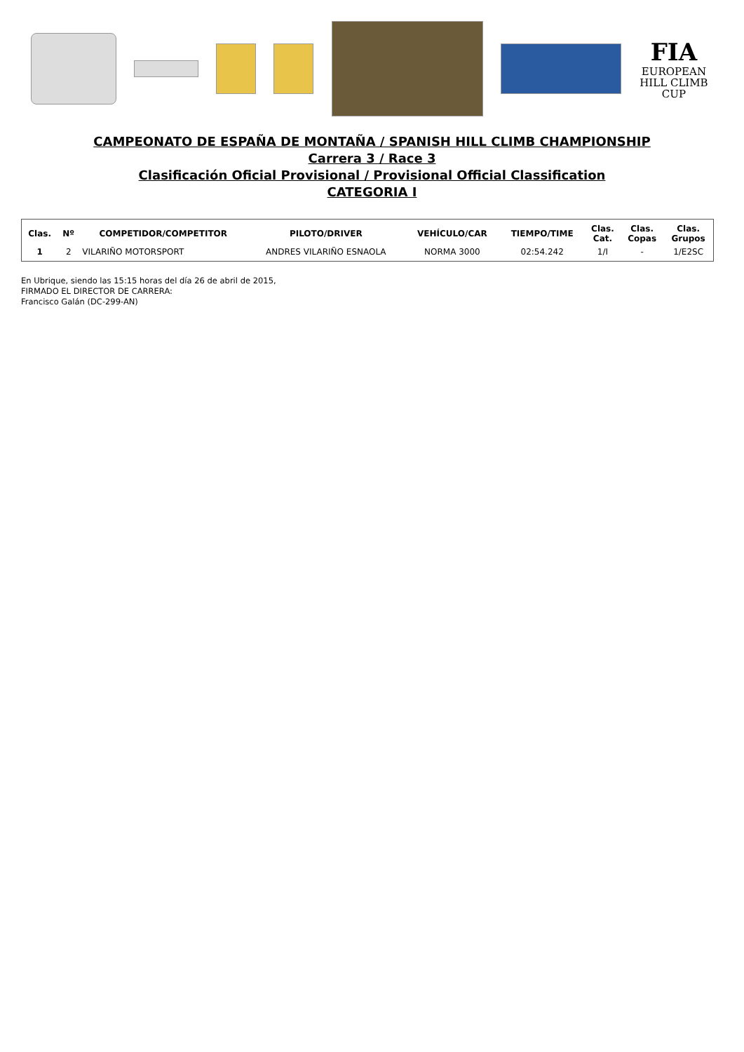FIA
EUROPEAN
HILL CLIMB
CUP
CAMPEONATO DE ESPAÑA DE MONTAÑA / SPANISH HILL CLIMB CHAMPIONSHIP
Carrera 3 / Race 3
Clasificación Oficial Provisional / Provisional Official Classification
CATEGORIA I
| Clas. | Nº | COMPETIDOR/COMPETITOR | PILOTO/DRIVER | VEHÍCULO/CAR | TIEMPO/TIME | Clas. Cat. | Clas. Copas | Clas. Grupos |
| --- | --- | --- | --- | --- | --- | --- | --- | --- |
| 1 | 2 | VILARIÑO MOTORSPORT | ANDRES VILARIÑO ESNAOLA | NORMA 3000 | 02:54.242 | 1/I | - | 1/E2SC |
En Ubrique, siendo las 15:15 horas del día 26 de abril de 2015,
FIRMADO EL DIRECTOR DE CARRERA:
Francisco Galán (DC-299-AN)